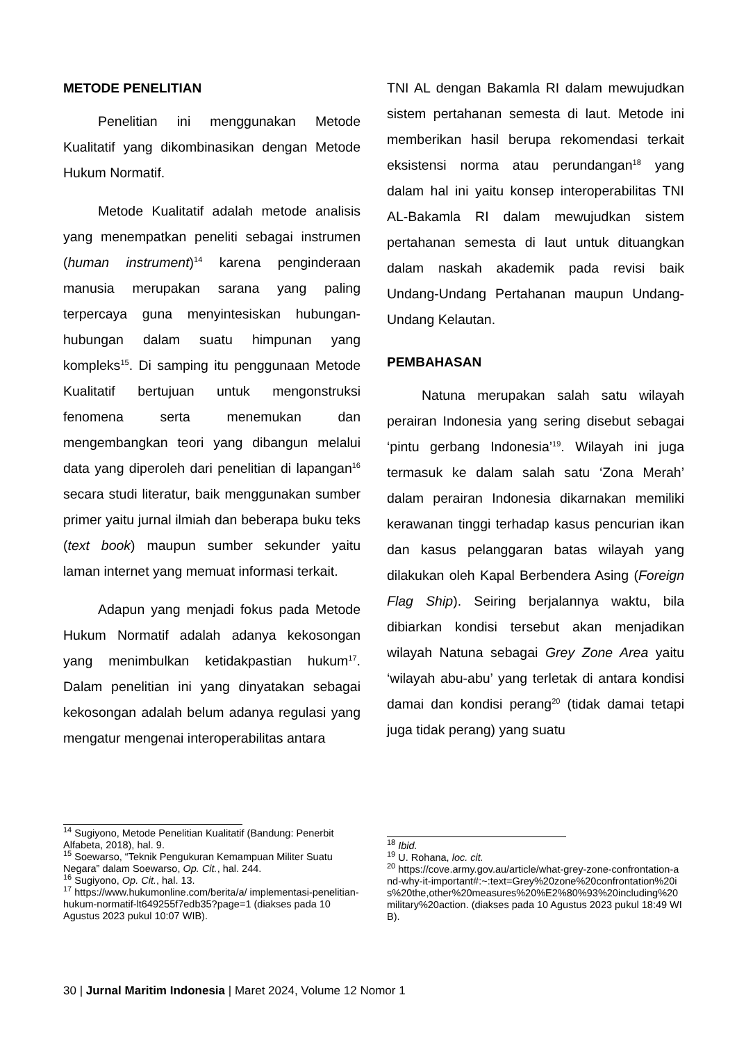METODE PENELITIAN
Penelitian ini menggunakan Metode Kualitatif yang dikombinasikan dengan Metode Hukum Normatif.
Metode Kualitatif adalah metode analisis yang menempatkan peneliti sebagai instrumen (human instrument)<sup>14</sup> karena penginderaan manusia merupakan sarana yang paling terpercaya guna menyintesiskan hubungan-hubungan dalam suatu himpunan yang kompleks<sup>15</sup>. Di samping itu penggunaan Metode Kualitatif bertujuan untuk mengonstruksi fenomena serta menemukan dan mengembangkan teori yang dibangun melalui data yang diperoleh dari penelitian di lapangan<sup>16</sup> secara studi literatur, baik menggunakan sumber primer yaitu jurnal ilmiah dan beberapa buku teks (text book) maupun sumber sekunder yaitu laman internet yang memuat informasi terkait.
Adapun yang menjadi fokus pada Metode Hukum Normatif adalah adanya kekosongan yang menimbulkan ketidakpastian hukum<sup>17</sup>. Dalam penelitian ini yang dinyatakan sebagai kekosongan adalah belum adanya regulasi yang mengatur mengenai interoperabilitas antara
TNI AL dengan Bakamla RI dalam mewujudkan sistem pertahanan semesta di laut. Metode ini memberikan hasil berupa rekomendasi terkait eksistensi norma atau perundangan<sup>18</sup> yang dalam hal ini yaitu konsep interoperabilitas TNI AL-Bakamla RI dalam mewujudkan sistem pertahanan semesta di laut untuk dituangkan dalam naskah akademik pada revisi baik Undang-Undang Pertahanan maupun Undang-Undang Kelautan.
PEMBAHASAN
Natuna merupakan salah satu wilayah perairan Indonesia yang sering disebut sebagai ‘pintu gerbang Indonesia’<sup>19</sup>. Wilayah ini juga termasuk ke dalam salah satu ‘Zona Merah’ dalam perairan Indonesia dikarnakan memiliki kerawanan tinggi terhadap kasus pencurian ikan dan kasus pelanggaran batas wilayah yang dilakukan oleh Kapal Berbendera Asing (Foreign Flag Ship). Seiring berjalannya waktu, bila dibiarkan kondisi tersebut akan menjadikan wilayah Natuna sebagai Grey Zone Area yaitu ‘wilayah abu-abu’ yang terletak di antara kondisi damai dan kondisi perang<sup>20</sup> (tidak damai tetapi juga tidak perang) yang suatu
<sup>14</sup> Sugiyono, Metode Penelitian Kualitatif (Bandung: Penerbit Alfabeta, 2018), hal. 9.
<sup>15</sup> Soewarso, “Teknik Pengukuran Kemampuan Militer Suatu Negara” dalam Soewarso, Op. Cit., hal. 244.
<sup>16</sup> Sugiyono, Op. Cit., hal. 13.
<sup>17</sup> https://www.hukumonline.com/berita/a/ implementasi-penelitian-hukum-normatif-lt649255f7edb35?page=1 (diakses pada 10 Agustus 2023 pukul 10:07 WIB).
<sup>18</sup> Ibid.
<sup>19</sup> U. Rohana, loc. cit.
<sup>20</sup> https://cove.army.gov.au/article/what-grey-zone-confrontation-and-why-it-important#:~:text=Grey%20zone%20confrontation%20is%20the,other%20measures%20%E2%80%93%20including%20military%20action. (diakses pada 10 Agustus 2023 pukul 18:49 WIB).
30 | Jurnal Maritim Indonesia | Maret 2024, Volume 12 Nomor 1